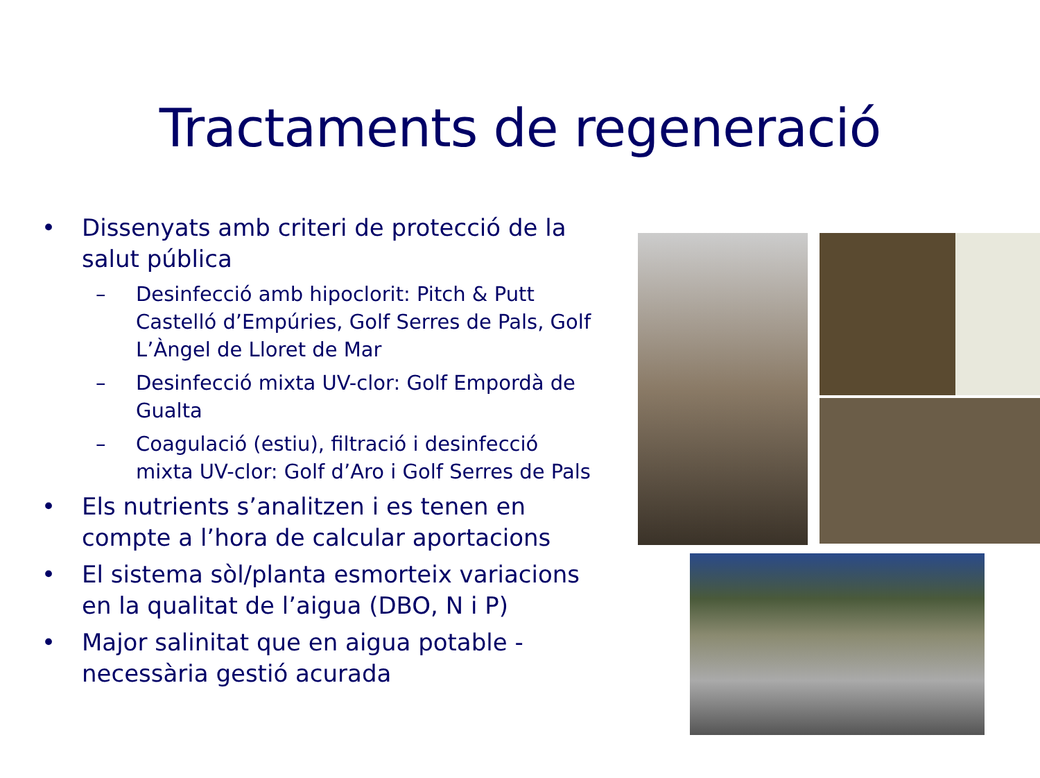Tractaments de regeneració
• Dissenyats amb criteri de protecció de la salut pública
– Desinfecció amb hipoclorit: Pitch & Putt Castelló d’Empúries, Golf Serres de Pals, Golf L’Àngel de Lloret de Mar
– Desinfecció mixta UV-clor: Golf Empordà de Gualta
– Coagulació (estiu), filtració i desinfecció mixta UV-clor: Golf d’Aro i Golf Serres de Pals
• Els nutrients s’analitzen i es tenen en compte a l’hora de calcular aportacions
• El sistema sòl/planta esmorteix variacions en la qualitat de l’aigua (DBO, N i P)
• Major salinitat que en aigua potable - necessària gestió acurada